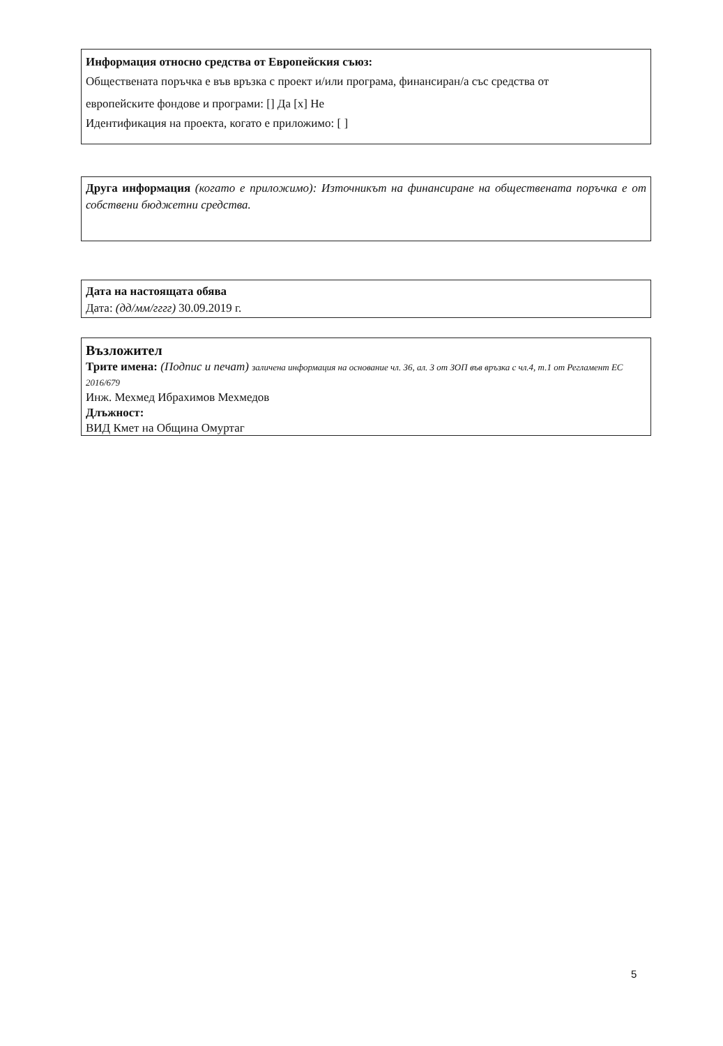Информация относно средства от Европейския съюз:
Обществената поръчка е във връзка с проект и/или програма, финансиран/а със средства от
европейските фондове и програми: [] Да [x] Не
Идентификация на проекта, когато е приложимо: [ ]
Друга информация (когато е приложимо): Източникът на финансиране на обществената поръчка е от собствени бюджетни средства.
Дата на настоящата обява
Дата: (дд/мм/гггг) 30.09.2019 г.
Възложител
Трите имена: (Подпис и печат) заличена информация на основание чл. 36, ал. 3 от ЗОП във връзка с чл.4, т.1 от Регламент ЕС 2016/679
Инж. Мехмед Ибрахимов Мехмедов
Длъжност:
ВИД Кмет на Община Омуртаг
5